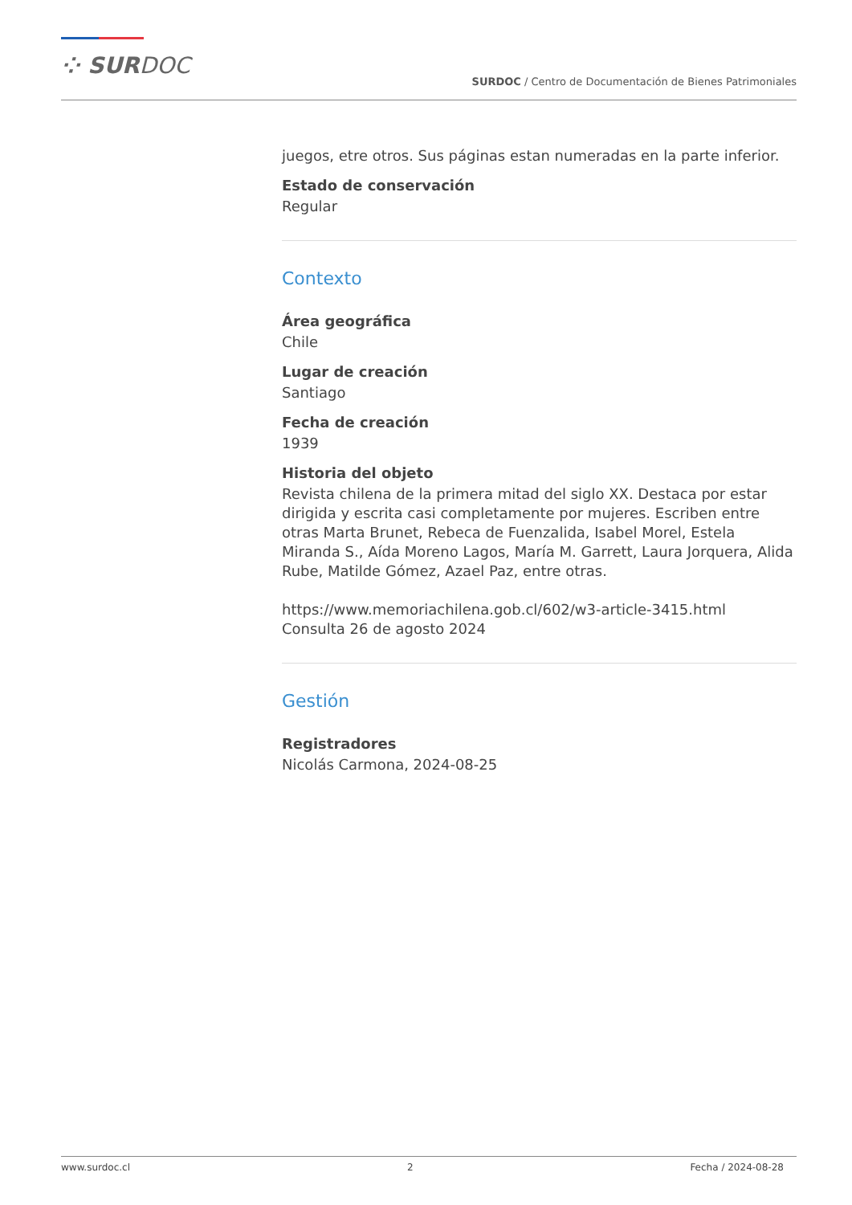⁘ SURDOC
SURDOC / Centro de Documentación de Bienes Patrimoniales
juegos, etre otros. Sus páginas estan numeradas en la parte inferior.
Estado de conservación
Regular
Contexto
Área geográfica
Chile
Lugar de creación
Santiago
Fecha de creación
1939
Historia del objeto
Revista chilena de la primera mitad del siglo XX. Destaca por estar dirigida y escrita casi completamente por mujeres. Escriben entre otras Marta Brunet, Rebeca de Fuenzalida, Isabel Morel, Estela Miranda S., Aída Moreno Lagos, María M. Garrett, Laura Jorquera, Alida Rube, Matilde Gómez, Azael Paz, entre otras.
https://www.memoriachilena.gob.cl/602/w3-article-3415.html
Consulta 26 de agosto 2024
Gestión
Registradores
Nicolás Carmona, 2024-08-25
www.surdoc.cl 2 Fecha / 2024-08-28